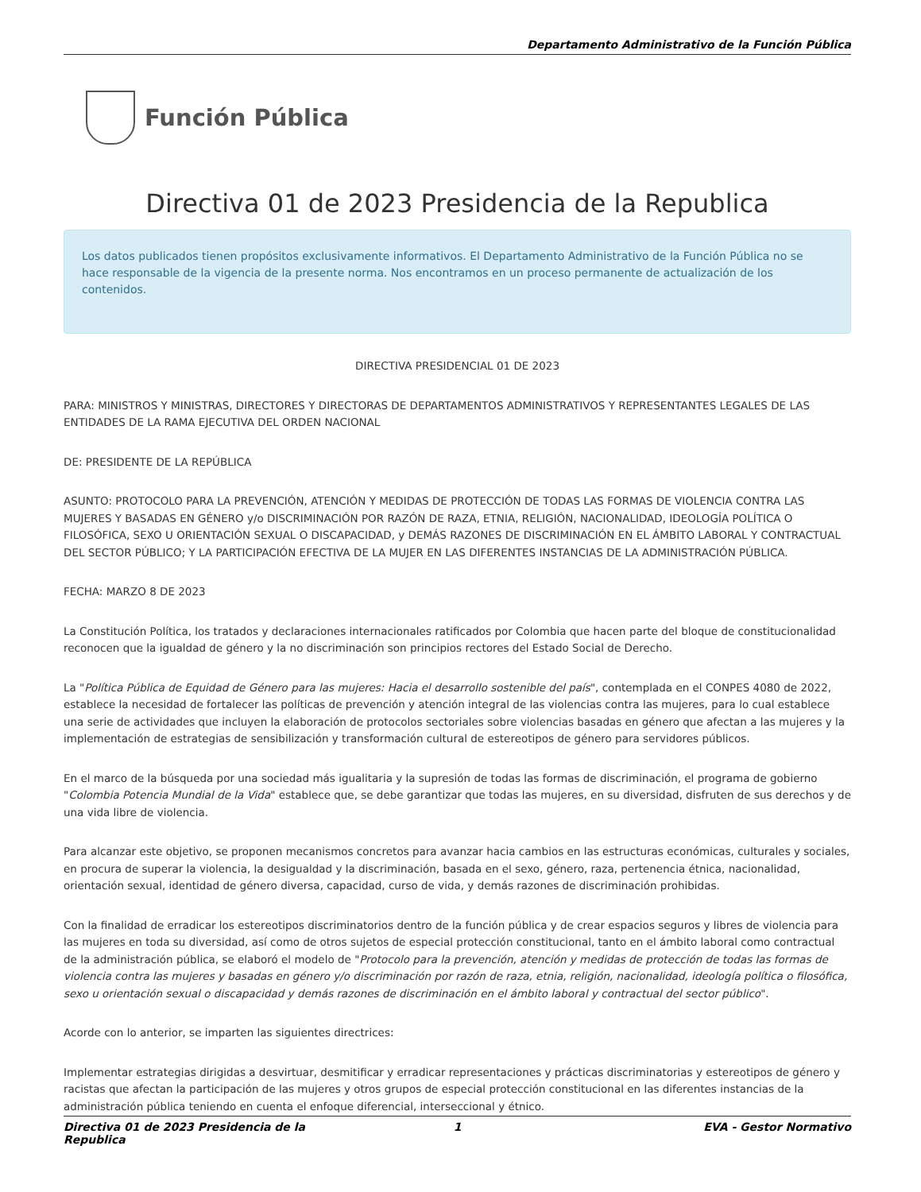Departamento Administrativo de la Función Pública
Función Pública
Directiva 01 de 2023 Presidencia de la Republica
Los datos publicados tienen propósitos exclusivamente informativos. El Departamento Administrativo de la Función Pública no se hace responsable de la vigencia de la presente norma. Nos encontramos en un proceso permanente de actualización de los contenidos.
DIRECTIVA PRESIDENCIAL 01 DE 2023
PARA: MINISTROS Y MINISTRAS, DIRECTORES Y DIRECTORAS DE DEPARTAMENTOS ADMINISTRATIVOS Y REPRESENTANTES LEGALES DE LAS ENTIDADES DE LA RAMA EJECUTIVA DEL ORDEN NACIONAL
DE: PRESIDENTE DE LA REPÚBLICA
ASUNTO: PROTOCOLO PARA LA PREVENCIÓN, ATENCIÓN Y MEDIDAS DE PROTECCIÓN DE TODAS LAS FORMAS DE VIOLENCIA CONTRA LAS MUJERES Y BASADAS EN GÉNERO y/o DISCRIMINACIÓN POR RAZÓN DE RAZA, ETNIA, RELIGIÓN, NACIONALIDAD, IDEOLOGÍA POLÍTICA O FILOSÓFICA, SEXO U ORIENTACIÓN SEXUAL O DISCAPACIDAD, y DEMÁS RAZONES DE DISCRIMINACIÓN EN EL ÁMBITO LABORAL Y CONTRACTUAL DEL SECTOR PÚBLICO; Y LA PARTICIPACIÓN EFECTIVA DE LA MUJER EN LAS DIFERENTES INSTANCIAS DE LA ADMINISTRACIÓN PÚBLICA.
FECHA: MARZO 8 DE 2023
La Constitución Política, los tratados y declaraciones internacionales ratificados por Colombia que hacen parte del bloque de constitucionalidad reconocen que la igualdad de género y la no discriminación son principios rectores del Estado Social de Derecho.
La "Política Pública de Equidad de Género para las mujeres: Hacia el desarrollo sostenible del país", contemplada en el CONPES 4080 de 2022, establece la necesidad de fortalecer las políticas de prevención y atención integral de las violencias contra las mujeres, para lo cual establece una serie de actividades que incluyen la elaboración de protocolos sectoriales sobre violencias basadas en género que afectan a las mujeres y la implementación de estrategias de sensibilización y transformación cultural de estereotipos de género para servidores públicos.
En el marco de la búsqueda por una sociedad más igualitaria y la supresión de todas las formas de discriminación, el programa de gobierno "Colombia Potencia Mundial de la Vida" establece que, se debe garantizar que todas las mujeres, en su diversidad, disfruten de sus derechos y de una vida libre de violencia.
Para alcanzar este objetivo, se proponen mecanismos concretos para avanzar hacia cambios en las estructuras económicas, culturales y sociales, en procura de superar la violencia, la desigualdad y la discriminación, basada en el sexo, género, raza, pertenencia étnica, nacionalidad, orientación sexual, identidad de género diversa, capacidad, curso de vida, y demás razones de discriminación prohibidas.
Con la finalidad de erradicar los estereotipos discriminatorios dentro de la función pública y de crear espacios seguros y libres de violencia para las mujeres en toda su diversidad, así como de otros sujetos de especial protección constitucional, tanto en el ámbito laboral como contractual de la administración pública, se elaboró el modelo de "Protocolo para la prevención, atención y medidas de protección de todas las formas de violencia contra las mujeres y basadas en género y/o discriminación por razón de raza, etnia, religión, nacionalidad, ideología política o filosófica, sexo u orientación sexual o discapacidad y demás razones de discriminación en el ámbito laboral y contractual del sector público".
Acorde con lo anterior, se imparten las siguientes directrices:
Implementar estrategias dirigidas a desvirtuar, desmitificar y erradicar representaciones y prácticas discriminatorias y estereotipos de género y racistas que afectan la participación de las mujeres y otros grupos de especial protección constitucional en las diferentes instancias de la administración pública teniendo en cuenta el enfoque diferencial, interseccional y étnico.
Directiva 01 de 2023 Presidencia de la Republica 1 EVA - Gestor Normativo